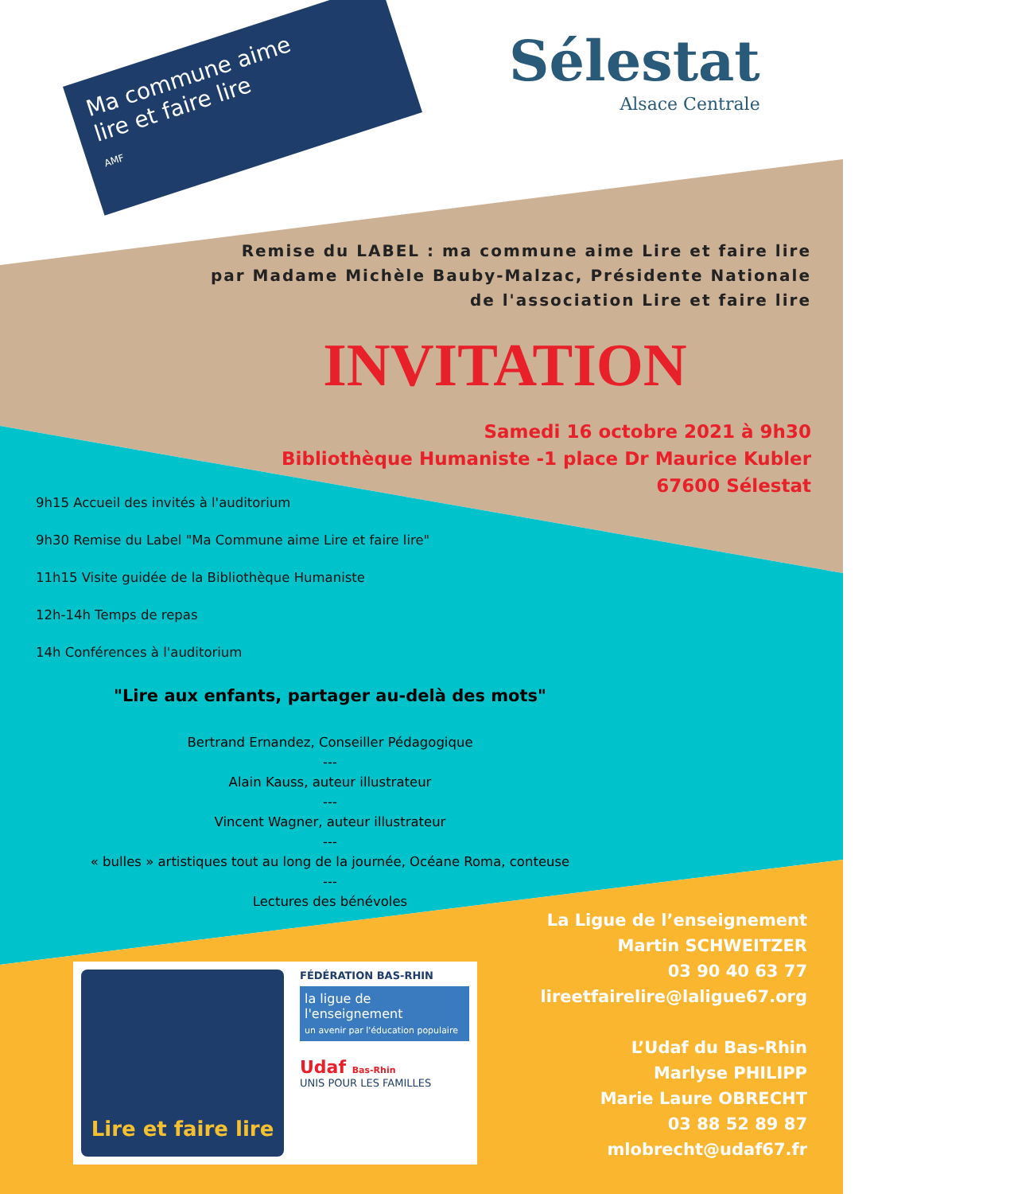Ma commune aime
lire et faire lire
AMF
Sélestat
Alsace Centrale
Remise du LABEL : ma commune aime Lire et faire lire
par Madame Michèle Bauby-Malzac, Présidente Nationale
de l'association Lire et faire lire
INVITATION
Samedi 16 octobre 2021 à 9h30
Bibliothèque Humaniste -1 place Dr Maurice Kubler
67600 Sélestat
9h15 Accueil des invités à l'auditorium
9h30 Remise du Label "Ma Commune aime Lire et faire lire"
11h15 Visite guidée de la Bibliothèque Humaniste
12h-14h Temps de repas
14h Conférences à l'auditorium
"Lire aux enfants, partager au-delà des mots"
Bertrand Ernandez, Conseiller Pédagogique
---
Alain Kauss, auteur illustrateur
---
Vincent Wagner, auteur illustrateur
---
« bulles » artistiques tout au long de la journée, Océane Roma, conteuse
---
Lectures des bénévoles
La Ligue de l’enseignement
Martin SCHWEITZER
03 90 40 63 77
lireetfairelire@laligue67.org
L’Udaf du Bas-Rhin
Marlyse PHILIPP
Marie Laure OBRECHT
03 88 52 89 87
mlobrecht@udaf67.fr
Lire et faire lire
FÉDÉRATION BAS-RHIN
la ligue de l'enseignement
un avenir par l'éducation populaire
Udaf Bas-Rhin
UNIS POUR LES FAMILLES